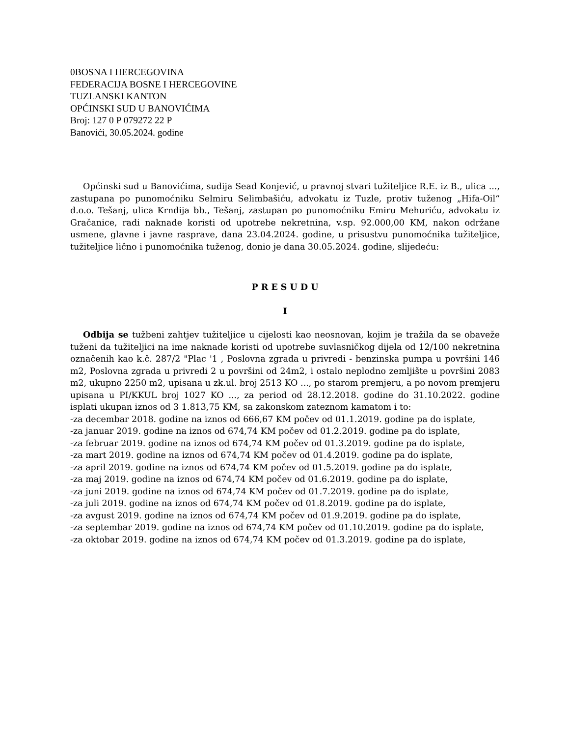0BOSNA I HERCEGOVINA
FEDERACIJA BOSNE I HERCEGOVINE
TUZLANSKI KANTON
OPĆINSKI SUD U BANOVIĆIMA
Broj: 127 0 P 079272 22 P
Banovići, 30.05.2024. godine
Općinski sud u Banovićima, sudija Sead Konjević, u pravnoj stvari tužiteljice R.E. iz B., ulica ..., zastupana po punomoćniku Selmiru Selimbašiću, advokatu iz Tuzle, protiv tuženog „Hifa-Oil“ d.o.o. Tešanj, ulica Krndija bb., Tešanj, zastupan po punomoćniku Emiru Mehuriću, advokatu iz Gračanice, radi naknade koristi od upotrebe nekretnina, v.sp. 92.000,00 KM, nakon održane usmene, glavne i javne rasprave, dana 23.04.2024. godine, u prisustvu punomoćnika tužiteljice, tužiteljice lično i punomoćnika tuženog, donio je dana 30.05.2024. godine, slijedeću:
P R E S U D U
I
Odbija se tužbeni zahtjev tužiteljice u cijelosti kao neosnovan, kojim je tražila da se obaveže tuženi da tužiteljici na ime naknade koristi od upotrebe suvlasničkog dijela od 12/100 nekretnina označenih kao k.č. 287/2 "Plac '1 , Poslovna zgrada u privredi - benzinska pumpa u površini 146 m2, Poslovna zgrada u privredi 2 u površini od 24m2, i ostalo neplodno zemljište u površini 2083 m2, ukupno 2250 m2, upisana u zk.ul. broj 2513 KO ..., po starom premjeru, a po novom premjeru upisana u PI/KKUL broj 1027 KO ..., za period od 28.12.2018. godine do 31.10.2022. godine isplati ukupan iznos od 3 1.813,75 KM, sa zakonskom zateznom kamatom i to:
-za decembar 2018. godine na iznos od 666,67 KM počev od 01.1.2019. godine pa do isplate,
-za januar 2019. godine na iznos od 674,74 KM počev od 01.2.2019. godine pa do isplate,
-za februar 2019. godine na iznos od 674,74 KM počev od 01.3.2019. godine pa do isplate,
-za mart 2019. godine na iznos od 674,74 KM počev od 01.4.2019. godine pa do isplate,
-za april 2019. godine na iznos od 674,74 KM počev od 01.5.2019. godine pa do isplate,
-za maj 2019. godine na iznos od 674,74 KM počev od 01.6.2019. godine pa do isplate,
-za juni 2019. godine na iznos od 674,74 KM počev od 01.7.2019. godine pa do isplate,
-za juli 2019. godine na iznos od 674,74 KM počev od 01.8.2019. godine pa do isplate,
-za avgust 2019. godine na iznos od 674,74 KM počev od 01.9.2019. godine pa do isplate,
-za septembar 2019. godine na iznos od 674,74 KM počev od 01.10.2019. godine pa do isplate,
-za oktobar 2019. godine na iznos od 674,74 KM počev od 01.3.2019. godine pa do isplate,